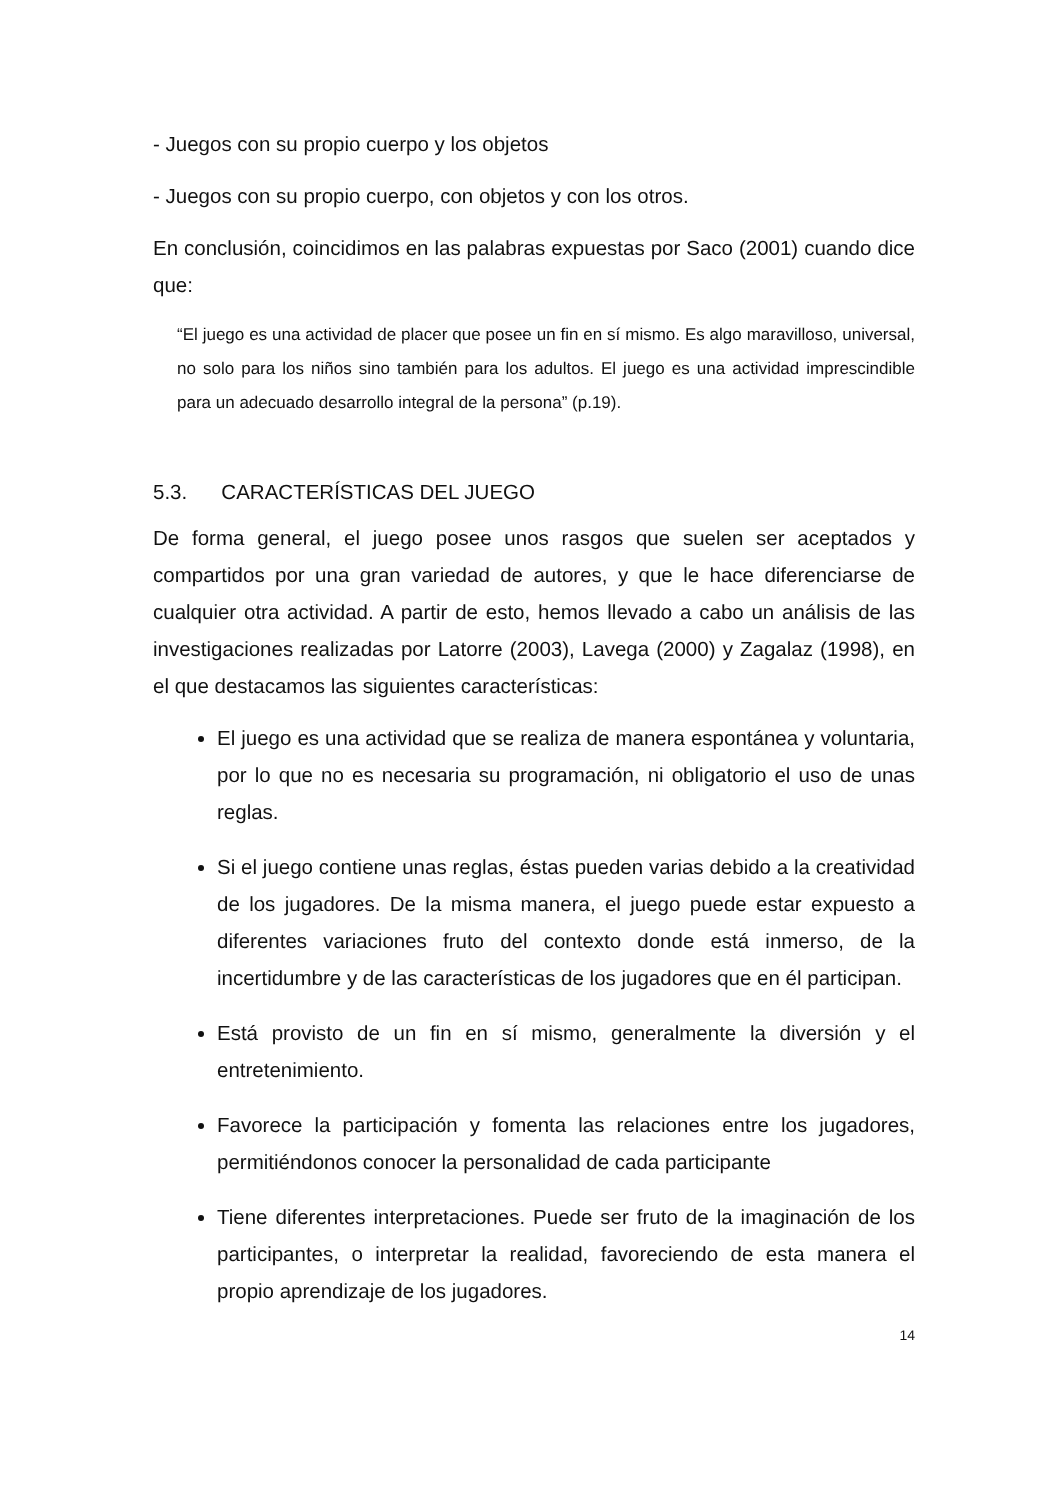- Juegos con su propio cuerpo y los objetos
- Juegos con su propio cuerpo, con objetos y con los otros.
En conclusión, coincidimos en las palabras expuestas por Saco (2001) cuando dice que:
“El juego es una actividad de placer que posee un fin en sí mismo. Es algo maravilloso, universal, no solo para los niños sino también para los adultos. El juego es una actividad imprescindible para un adecuado desarrollo integral de la persona” (p.19).
5.3. CARACTERÍSTICAS DEL JUEGO
De forma general, el juego posee unos rasgos que suelen ser aceptados y compartidos por una gran variedad de autores, y que le hace diferenciarse de cualquier otra actividad. A partir de esto, hemos llevado a cabo un análisis de las investigaciones realizadas por Latorre (2003), Lavega (2000) y Zagalaz (1998), en el que destacamos las siguientes características:
El juego es una actividad que se realiza de manera espontánea y voluntaria, por lo que no es necesaria su programación, ni obligatorio el uso de unas reglas.
Si el juego contiene unas reglas, éstas pueden varias debido a la creatividad de los jugadores. De la misma manera, el juego puede estar expuesto a diferentes variaciones fruto del contexto donde está inmerso, de la incertidumbre y de las características de los jugadores que en él participan.
Está provisto de un fin en sí mismo, generalmente la diversión y el entretenimiento.
Favorece la participación y fomenta las relaciones entre los jugadores, permitiéndonos conocer la personalidad de cada participante
Tiene diferentes interpretaciones. Puede ser fruto de la imaginación de los participantes, o interpretar la realidad, favoreciendo de esta manera el propio aprendizaje de los jugadores.
14